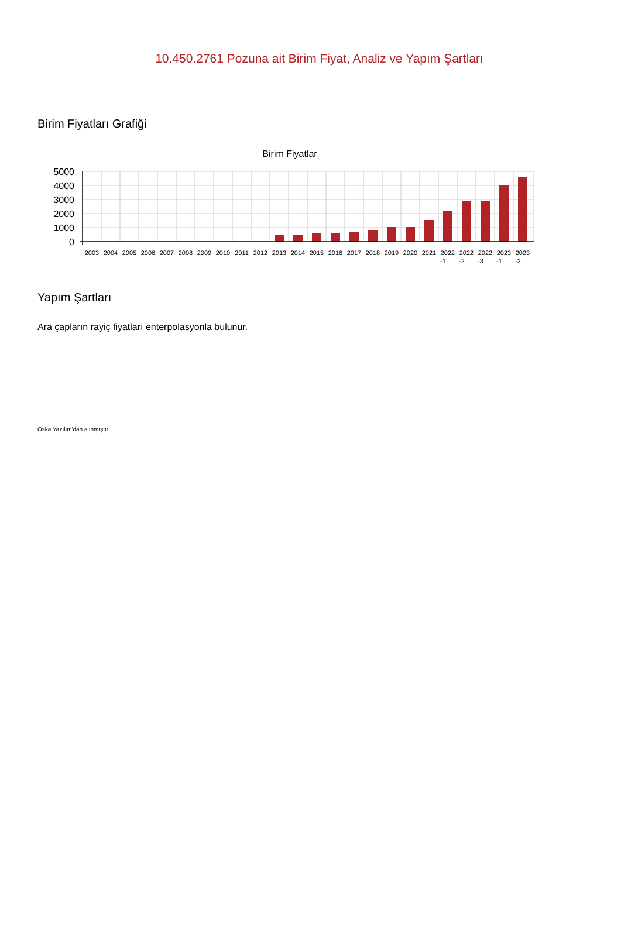10.450.2761 Pozuna ait Birim Fiyat, Analiz ve Yapım Şartları
Birim Fiyatları Grafiği
Birim Fiyatlar
5000
4000
3000
2000
1000
0
2003
2004
2005
2006
2007
2008
2009
2010
2011
2012
2013
2014
2015
2016
2017
2018
2019
2020
2021
2022
-1
2022
-2
2022
-3
2023
-1
2023
-2
Yapım Şartları
Ara çapların rayiç fiyatları enterpolasyonla bulunur.
Oska Yazılım'dan alınmıştır.